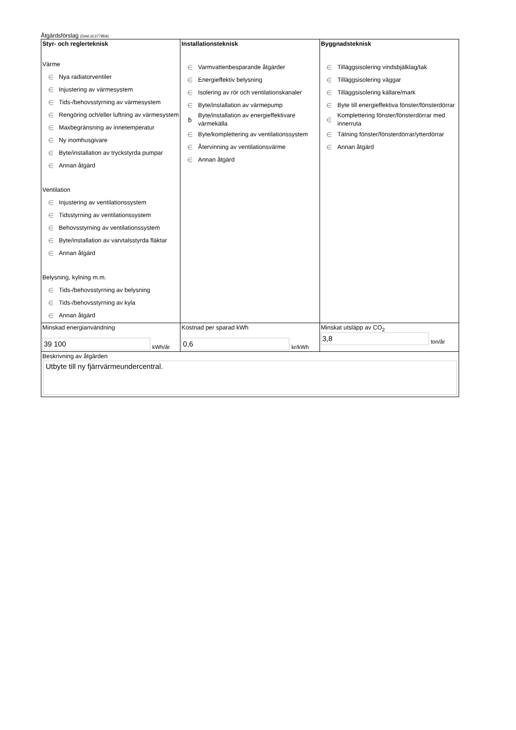Åtgärdsförslag (Dekl.id:377859)
| Styr- och reglerteknisk Värme ∈ Nya radiatorventiler ∈ Injustering av värmesystem ∈ Tids-/behovsstyrning av värmesystem ∈ Rengöring och/eller luftning av värmesystem ∈ Maxbegränsning av innetemperatur ∈ Ny inomhusgivare ∈ Byte/installation av tryckstyrda pumpar ∈ Annan åtgärd Ventilation ∈ Injustering av ventilationssystem ∈ Tidsstyrning av ventilationssystem ∈ Behovsstyrning av ventilationssystem ∈ Byte/installation av varvtalsstyrda fläktar ∈ Annan åtgärd Belysning, kylning m.m. ∈ Tids-/behovsstyrning av belysning ∈ Tids-/behovsstyrning av kyla ∈ Annan åtgärd | Installationsteknisk ∈ Varmvattenbesparande åtgärder ∈ Energieffektiv belysning ∈ Isolering av rör och ventilationskanaler ∈ Byte/installation av värmepump ƀ Byte/installation av energieffektivare värmekälla ∈ Byte/komplettering av ventilationssystem ∈ Återvinning av ventilationsvärme ∈ Annan åtgärd | Byggnadsteknisk ∈ Tilläggsisolering vindsbjälklag/tak ∈ Tilläggsisolering väggar ∈ Tilläggsisolering källare/mark ∈ Byte till energieffektiva fönster/fönsterdörrar ∈ Komplettering fönster/fönsterdörrar med innerruta ∈ Tätning fönster/fönsterdörrar/ytterdörrar ∈ Annan åtgärd |
| Minskad energianvändning 39 100 kWh/år | Kostnad per sparad kWh 0,6 kr/kWh | Minskat utsläpp av CO<sub>2</sub> 3,8 ton/år |
| Beskrivning av åtgärden Utbyte till ny fjärrvärmeundercentral. | | |